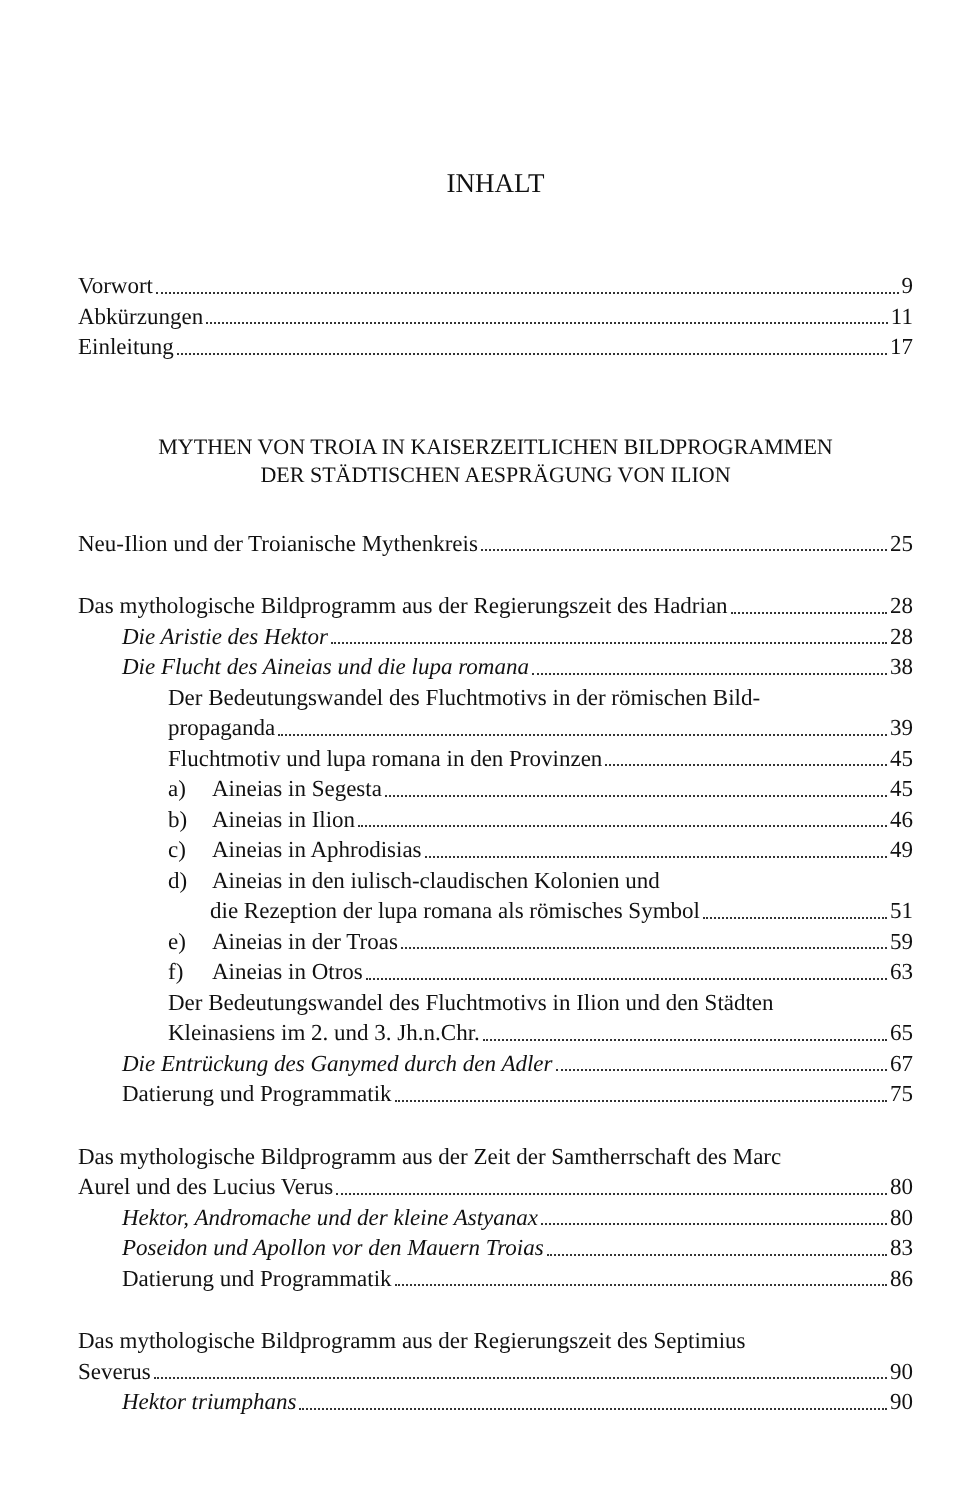INHALT
Vorwort 9
Abkürzungen 11
Einleitung 17
MYTHEN VON TROIA IN KAISERZEITLICHEN BILDPROGRAMMEN
DER STÄDTISCHEN AESPRÄGUNG VON ILION
Neu-Ilion und der Troianische Mythenkreis 25
Das mythologische Bildprogramm aus der Regierungszeit des Hadrian 28
Die Aristie des Hektor 28
Die Flucht des Aineias und die lupa romana 38
Der Bedeutungswandel des Fluchtmotivs in der römischen Bild-
propaganda 39
Fluchtmotiv und lupa romana in den Provinzen 45
a) Aineias in Segesta 45
b) Aineias in Ilion 46
c) Aineias in Aphrodisias 49
d) Aineias in den iulisch-claudischen Kolonien und
die Rezeption der lupa romana als römisches Symbol 51
e) Aineias in der Troas 59
f) Aineias in Otros 63
Der Bedeutungswandel des Fluchtmotivs in Ilion und den Städten
Kleinasiens im 2. und 3. Jh.n.Chr. 65
Die Entrückung des Ganymed durch den Adler 67
Datierung und Programmatik 75
Das mythologische Bildprogramm aus der Zeit der Samtherrschaft des Marc
Aurel und des Lucius Verus 80
Hektor, Andromache und der kleine Astyanax 80
Poseidon und Apollon vor den Mauern Troias 83
Datierung und Programmatik 86
Das mythologische Bildprogramm aus der Regierungszeit des Septimius
Severus 90
Hektor triumphans 90